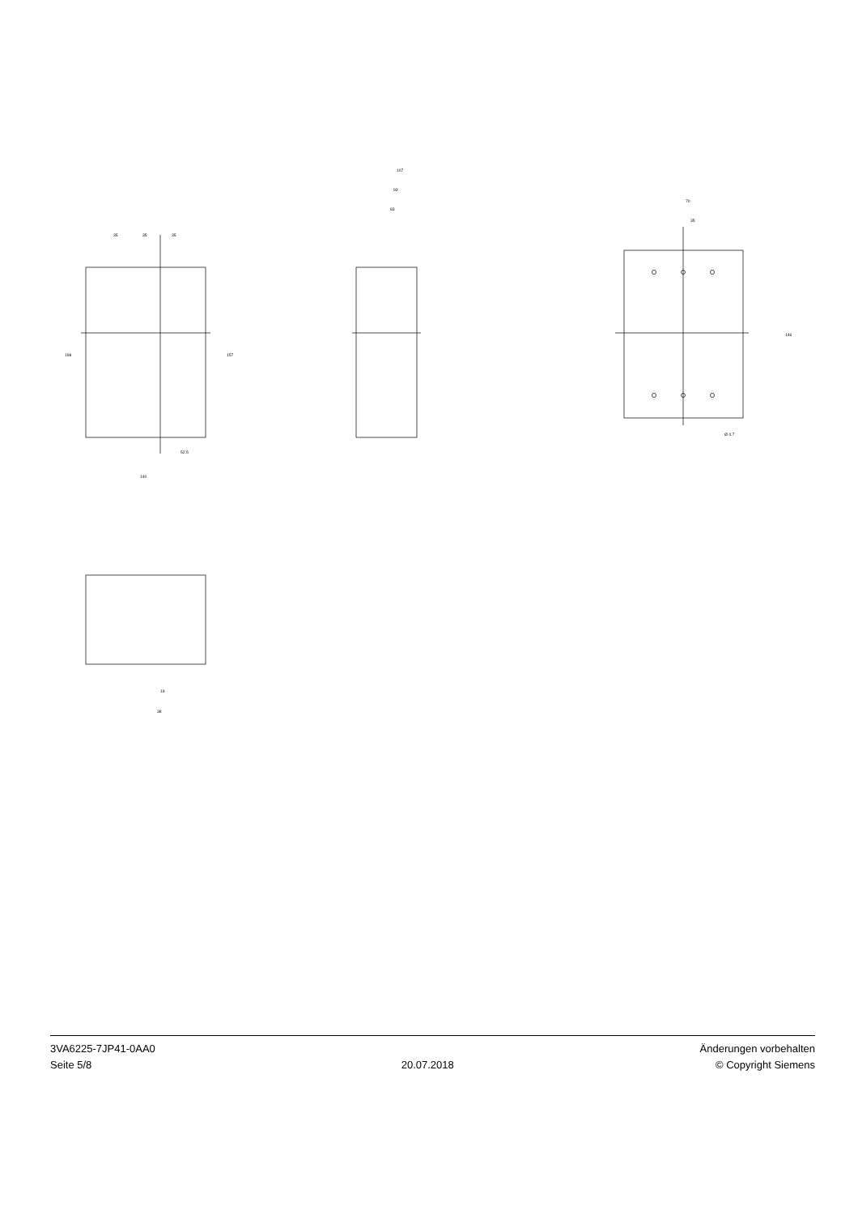35
35
35
198
157
140
52.5
107
93
83
70
35
146
Ø 4.7
19
38
3VA6225-7JP41-0AA0
Seite 5/8
20.07.2018 Änderungen vorbehalten
© Copyright Siemens